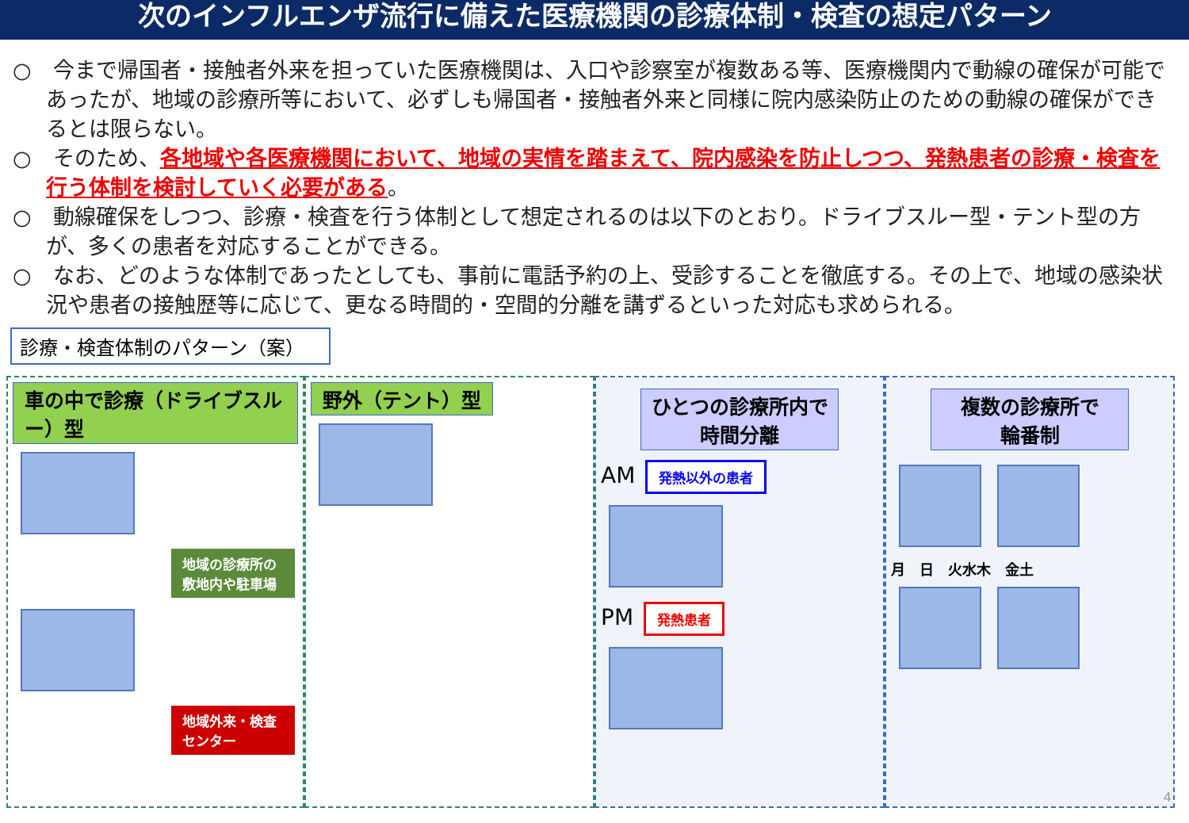次のインフルエンザ流行に備えた医療機関の診療体制・検査の想定パターン
○　今まで帰国者・接触者外来を担っていた医療機関は、入口や診察室が複数ある等、医療機関内で動線の確保が可能であったが、地域の診療所等において、必ずしも帰国者・接触者外来と同様に院内感染防止のための動線の確保ができるとは限らない。
○　そのため、各地域や各医療機関において、地域の実情を踏まえて、院内感染を防止しつつ、発熱患者の診療・検査を行う体制を検討していく必要がある。
○　動線確保をしつつ、診療・検査を行う体制として想定されるのは以下のとおり。ドライブスルー型・テント型の方が、多くの患者を対応することができる。
○　なお、どのような体制であったとしても、事前に電話予約の上、受診することを徹底する。その上で、地域の感染状況や患者の接触歴等に応じて、更なる時間的・空間的分離を講ずるといった対応も求められる。
診療・検査体制のパターン（案）
車の中で診療（ドライブスルー）型
地域の診療所の敷地内や駐車場 地域外来・検査センター
野外（テント）型
ひとつの診療所内で
時間分離
AM 発熱以外の患者
PM 発熱患者
複数の診療所で
輪番制
月　日　火水木　金土
4